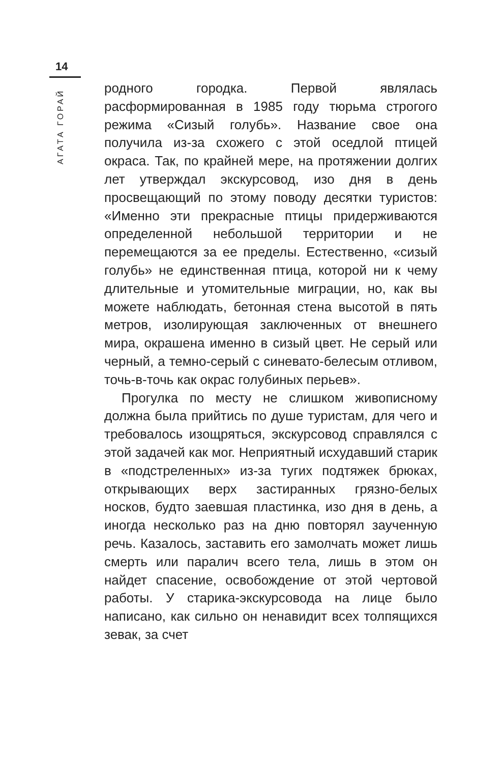14
АГАТА ГОРАЙ
родного городка. Первой являлась расформированная в 1985 году тюрьма строгого режима «Сизый голубь». Название свое она получила из-за схожего с этой оседлой птицей окраса. Так, по крайней мере, на протяжении долгих лет утверждал экскурсовод, изо дня в день просвещающий по этому поводу десятки туристов: «Именно эти прекрасные птицы придерживаются определенной небольшой территории и не перемещаются за ее пределы. Естественно, «сизый голубь» не единственная птица, которой ни к чему длительные и утомительные миграции, но, как вы можете наблюдать, бетонная стена высотой в пять метров, изолирующая заключенных от внешнего мира, окрашена именно в сизый цвет. Не серый или черный, а темно-серый с синевато-белесым отливом, точь-в-точь как окрас голубиных перьев».
Прогулка по месту не слишком живописному должна была прийтись по душе туристам, для чего и требовалось изощряться, экскурсовод справлялся с этой задачей как мог. Неприятный исхудавший старик в «подстреленных» из-за тугих подтяжек брюках, открывающих верх застиранных грязно-белых носков, будто заевшая пластинка, изо дня в день, а иногда несколько раз на дню повторял заученную речь. Казалось, заставить его замолчать может лишь смерть или паралич всего тела, лишь в этом он найдет спасение, освобождение от этой чертовой работы. У старика-экскурсовода на лице было написано, как сильно он ненавидит всех толпящихся зевак, за счет